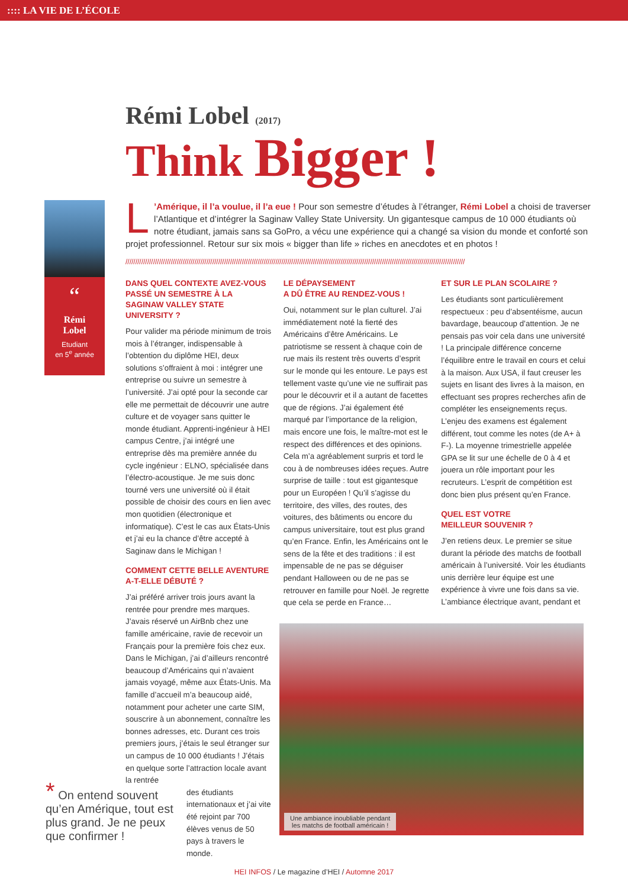:::: LA VIE DE L’ÉCOLE
Rémi Lobel (2017)
Think Bigger !
“
Rémi
Lobel
Etudiant
en 5<sup>e</sup> année
L’Amérique, il l’a voulue, il l’a eue ! Pour son semestre d’études à l’étranger, Rémi Lobel a choisi de traverser l’Atlantique et d’intégrer la Saginaw Valley State University. Un gigantesque campus de 10 000 étudiants où notre étudiant, jamais sans sa GoPro, a vécu une expérience qui a changé sa vision du monde et conforté son projet professionnel. Retour sur six mois « bigger than life » riches en anecdotes et en photos !
////////////////////////////////////////////////////////////////////////////////////////////////////////////////////////////////////////////////////////////////////////////
DANS QUEL CONTEXTE AVEZ-VOUS PASSÉ UN SEMESTRE À LA SAGINAW VALLEY STATE UNIVERSITY ?
Pour valider ma période minimum de trois mois à l’étranger, indispensable à l’obtention du diplôme HEI, deux solutions s’offraient à moi : intégrer une entreprise ou suivre un semestre à l’université. J’ai opté pour la seconde car elle me permettait de découvrir une autre culture et de voyager sans quitter le monde étudiant. Apprenti-ingénieur à HEI campus Centre, j’ai intégré une entreprise dès ma première année du cycle ingénieur : ELNO, spécialisée dans l’électro-acoustique. Je me suis donc tourné vers une université où il était possible de choisir des cours en lien avec mon quotidien (électronique et informatique). C’est le cas aux États-Unis et j’ai eu la chance d’être accepté à Saginaw dans le Michigan !
COMMENT CETTE BELLE AVENTURE A-T-ELLE DÉBUTÉ ?
J’ai préféré arriver trois jours avant la rentrée pour prendre mes marques. J’avais réservé un AirBnb chez une famille américaine, ravie de recevoir un Français pour la première fois chez eux. Dans le Michigan, j’ai d’ailleurs rencontré beaucoup d’Américains qui n’avaient jamais voyagé, même aux États-Unis. Ma famille d’accueil m’a beaucoup aidé, notamment pour acheter une carte SIM, souscrire à un abonnement, connaître les bonnes adresses, etc. Durant ces trois premiers jours, j’étais le seul étranger sur un campus de 10 000 étudiants ! J’étais en quelque sorte l’attraction locale avant la rentrée
des étudiants internationaux et j’ai vite été rejoint par 700 élèves venus de 50 pays à travers le monde.
LE DÉPAYSEMENT
A DÛ ÊTRE AU RENDEZ-VOUS !
Oui, notamment sur le plan culturel. J’ai immédiatement noté la fierté des Américains d’être Américains. Le patriotisme se ressent à chaque coin de rue mais ils restent très ouverts d’esprit sur le monde qui les entoure. Le pays est tellement vaste qu’une vie ne suffirait pas pour le découvrir et il a autant de facettes que de régions. J’ai également été marqué par l’importance de la religion, mais encore une fois, le maître-mot est le respect des différences et des opinions. Cela m’a agréablement surpris et tord le cou à de nombreuses idées reçues. Autre surprise de taille : tout est gigantesque pour un Européen ! Qu’il s’agisse du territoire, des villes, des routes, des voitures, des bâtiments ou encore du campus universitaire, tout est plus grand qu’en France. Enfin, les Américains ont le sens de la fête et des traditions : il est impensable de ne pas se déguiser pendant Halloween ou de ne pas se retrouver en famille pour Noël. Je regrette que cela se perde en France…
ET SUR LE PLAN SCOLAIRE ?
Les étudiants sont particulièrement respectueux : peu d’absentéisme, aucun bavardage, beaucoup d’attention. Je ne pensais pas voir cela dans une université ! La principale différence concerne l’équilibre entre le travail en cours et celui à la maison. Aux USA, il faut creuser les sujets en lisant des livres à la maison, en effectuant ses propres recherches afin de compléter les enseignements reçus. L’enjeu des examens est également différent, tout comme les notes (de A+ à F-). La moyenne trimestrielle appelée GPA se lit sur une échelle de 0 à 4 et jouera un rôle important pour les recruteurs. L’esprit de compétition est donc bien plus présent qu’en France.
QUEL EST VOTRE
MEILLEUR SOUVENIR ?
J’en retiens deux. Le premier se situe durant la période des matchs de football américain à l’université. Voir les étudiants unis derrière leur équipe est une expérience à vivre une fois dans sa vie. L’ambiance électrique avant, pendant et
Une ambiance inoubliable pendant
les matchs de football américain !
* On entend souvent qu’en Amérique, tout est plus grand. Je ne peux que confirmer !
HEI INFOS / Le magazine d’HEI / Automne 2017